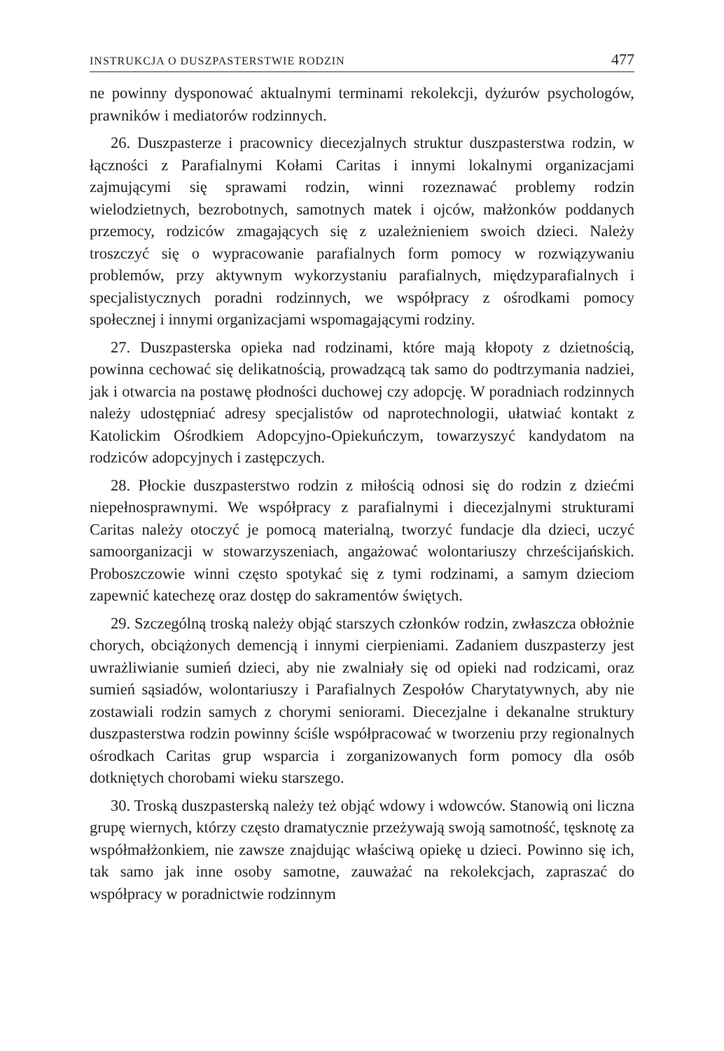INSTRUKCJA O DUSZPASTERSTWIE RODZIN 477
ne powinny dysponować aktualnymi terminami rekolekcji, dyżurów psychologów, prawników i mediatorów rodzinnych.
26. Duszpasterze i pracownicy diecezjalnych struktur duszpasterstwa rodzin, w łączności z Parafialnymi Kołami Caritas i innymi lokalnymi organizacjami zajmującymi się sprawami rodzin, winni rozeznawać problemy rodzin wielodzietnych, bezrobotnych, samotnych matek i ojców, małżonków poddanych przemocy, rodziców zmagających się z uzależnieniem swoich dzieci. Należy troszczyć się o wypracowanie parafialnych form pomocy w rozwiązywaniu problemów, przy aktywnym wykorzystaniu parafialnych, międzyparafialnych i specjalistycznych poradni rodzinnych, we współpracy z ośrodkami pomocy społecznej i innymi organizacjami wspomagającymi rodziny.
27. Duszpasterska opieka nad rodzinami, które mają kłopoty z dzietnością, powinna cechować się delikatnością, prowadzącą tak samo do podtrzymania nadziei, jak i otwarcia na postawę płodności duchowej czy adopcję. W poradniach rodzinnych należy udostępniać adresy specjalistów od naprotechnologii, ułatwiać kontakt z Katolickim Ośrodkiem Adopcyjno-Opiekuńczym, towarzyszyć kandydatom na rodziców adopcyjnych i zastępczych.
28. Płockie duszpasterstwo rodzin z miłością odnosi się do rodzin z dziećmi niepełnosprawnymi. We współpracy z parafialnymi i diecezjalnymi strukturami Caritas należy otoczyć je pomocą materialną, tworzyć fundacje dla dzieci, uczyć samoorganizacji w stowarzyszeniach, angażować wolontariuszy chrześcijańskich. Proboszczowie winni często spotykać się z tymi rodzinami, a samym dzieciom zapewnić katechezę oraz dostęp do sakramentów świętych.
29. Szczególną troską należy objąć starszych członków rodzin, zwłaszcza obłożnie chorych, obciążonych demencją i innymi cierpieniami. Zadaniem duszpasterzy jest uwrażliwianie sumień dzieci, aby nie zwalniały się od opieki nad rodzicami, oraz sumień sąsiadów, wolontariuszy i Parafialnych Zespołów Charytatywnych, aby nie zostawiali rodzin samych z chorymi seniorami. Diecezjalne i dekanalne struktury duszpasterstwa rodzin powinny ściśle współpracować w tworzeniu przy regionalnych ośrodkach Caritas grup wsparcia i zorganizowanych form pomocy dla osób dotkniętych chorobami wieku starszego.
30. Troską duszpasterską należy też objąć wdowy i wdowców. Stanowią oni liczna grupę wiernych, którzy często dramatycznie przeżywają swoją samotność, tęsknotę za współmałżonkiem, nie zawsze znajdując właściwą opiekę u dzieci. Powinno się ich, tak samo jak inne osoby samotne, zauważać na rekolekcjach, zapraszać do współpracy w poradnictwie rodzinnym